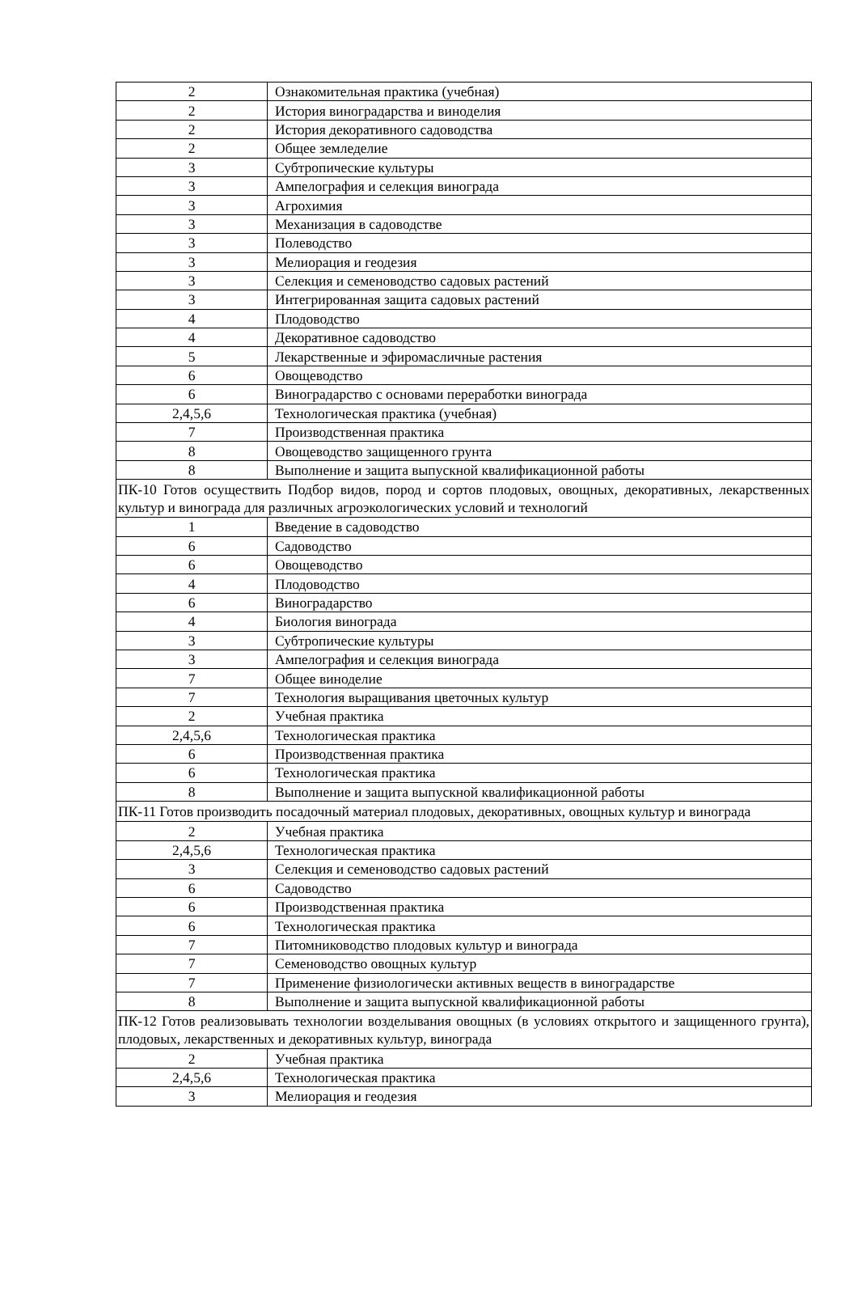| 2 | Ознакомительная практика (учебная) |
| 2 | История виноградарства и виноделия |
| 2 | История декоративного садоводства |
| 2 | Общее земледелие |
| 3 | Субтропические культуры |
| 3 | Ампелография и селекция винограда |
| 3 | Агрохимия |
| 3 | Механизация в садоводстве |
| 3 | Полеводство |
| 3 | Мелиорация и геодезия |
| 3 | Селекция и семеноводство садовых растений |
| 3 | Интегрированная защита садовых растений |
| 4 | Плодоводство |
| 4 | Декоративное садоводство |
| 5 | Лекарственные и эфиромасличные растения |
| 6 | Овощеводство |
| 6 | Виноградарство с основами переработки винограда |
| 2,4,5,6 | Технологическая практика (учебная) |
| 7 | Производственная практика |
| 8 | Овощеводство защищенного грунта |
| 8 | Выполнение и защита выпускной квалификационной работы |
| ПК-10 Готов осуществить Подбор видов, пород и сортов плодовых, овощных, декоративных, лекарственных культур и винограда для различных агроэкологических условий и технологий | |
| 1 | Введение в садоводство |
| 6 | Садоводство |
| 6 | Овощеводство |
| 4 | Плодоводство |
| 6 | Виноградарство |
| 4 | Биология винограда |
| 3 | Субтропические культуры |
| 3 | Ампелография и селекция винограда |
| 7 | Общее виноделие |
| 7 | Технология выращивания цветочных культур |
| 2 | Учебная практика |
| 2,4,5,6 | Технологическая практика |
| 6 | Производственная практика |
| 6 | Технологическая практика |
| 8 | Выполнение и защита выпускной квалификационной работы |
| ПК-11 Готов производить посадочный материал плодовых, декоративных, овощных культур и винограда | |
| 2 | Учебная практика |
| 2,4,5,6 | Технологическая практика |
| 3 | Селекция и семеноводство садовых растений |
| 6 | Садоводство |
| 6 | Производственная практика |
| 6 | Технологическая практика |
| 7 | Питомниководство плодовых культур и винограда |
| 7 | Семеноводство овощных культур |
| 7 | Применение физиологически активных веществ в виноградарстве |
| 8 | Выполнение и защита выпускной квалификационной работы |
| ПК-12 Готов реализовывать технологии возделывания овощных (в условиях открытого и защищенного грунта), плодовых, лекарственных и декоративных культур, винограда | |
| 2 | Учебная практика |
| 2,4,5,6 | Технологическая практика |
| 3 | Мелиорация и геодезия |